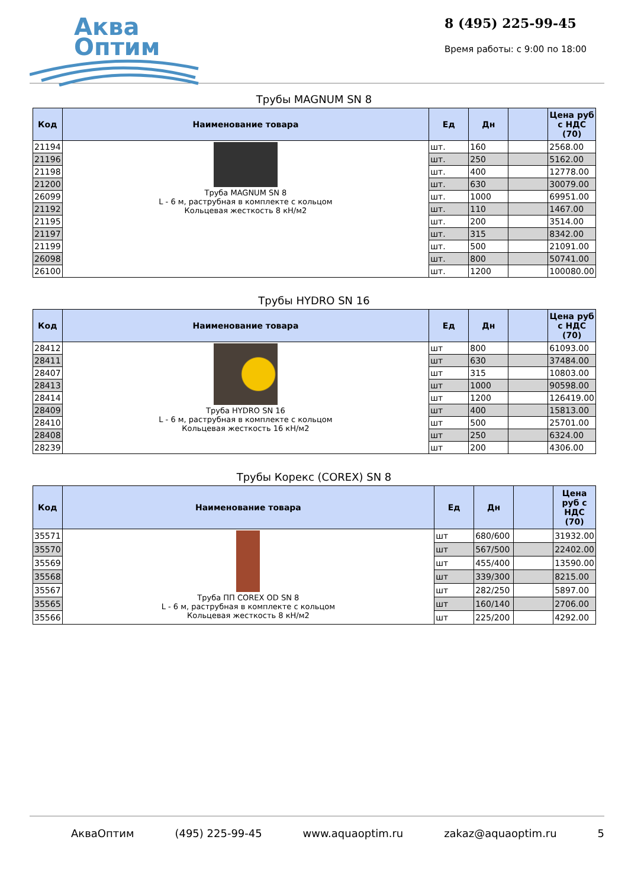Аква
Оптим
8 (495) 225-99-45
Время работы: с 9:00 по 18:00
Трубы MAGNUM SN 8
| Код | Наименование товара | Ед | Дн | | Цена руб с НДС (70) |
| --- | --- | --- | --- | --- | --- |
| 21194 | Труба MAGNUM SN 8 L - 6 м, раструбная в комплекте с кольцом Кольцевая жесткость 8 кН/м2 | шт. | 160 | | 2568.00 |
| 21196 | | шт. | 250 | | 5162.00 |
| 21198 | | шт. | 400 | | 12778.00 |
| 21200 | | шт. | 630 | | 30079.00 |
| 26099 | | шт. | 1000 | | 69951.00 |
| 21192 | | шт. | 110 | | 1467.00 |
| 21195 | | шт. | 200 | | 3514.00 |
| 21197 | | шт. | 315 | | 8342.00 |
| 21199 | | шт. | 500 | | 21091.00 |
| 26098 | | шт. | 800 | | 50741.00 |
| 26100 | | шт. | 1200 | | 100080.00 |
Трубы HYDRO SN 16
| Код | Наименование товара | Ед | Дн | | Цена руб с НДС (70) |
| --- | --- | --- | --- | --- | --- |
| 28412 | Труба HYDRO SN 16 L - 6 м, раструбная в комплекте с кольцом Кольцевая жесткость 16 кН/м2 | шт | 800 | | 61093.00 |
| 28411 | | шт | 630 | | 37484.00 |
| 28407 | | шт | 315 | | 10803.00 |
| 28413 | | шт | 1000 | | 90598.00 |
| 28414 | | шт | 1200 | | 126419.00 |
| 28409 | | шт | 400 | | 15813.00 |
| 28410 | | шт | 500 | | 25701.00 |
| 28408 | | шт | 250 | | 6324.00 |
| 28239 | | шт | 200 | | 4306.00 |
Трубы Корекс (COREX) SN 8
| Код | Наименование товара | Ед | Дн | | Цена руб с НДС (70) |
| --- | --- | --- | --- | --- | --- |
| 35571 | Труба ПП COREX OD SN 8 L - 6 м, раструбная в комплекте с кольцом Кольцевая жесткость 8 кН/м2 | шт | 680/600 | | 31932.00 |
| 35570 | | шт | 567/500 | | 22402.00 |
| 35569 | | шт | 455/400 | | 13590.00 |
| 35568 | | шт | 339/300 | | 8215.00 |
| 35567 | | шт | 282/250 | | 5897.00 |
| 35565 | | шт | 160/140 | | 2706.00 |
| 35566 | | шт | 225/200 | | 4292.00 |
АкваОптим (495) 225-99-45 www.aquaoptim.ru zakaz@aquaoptim.ru 5